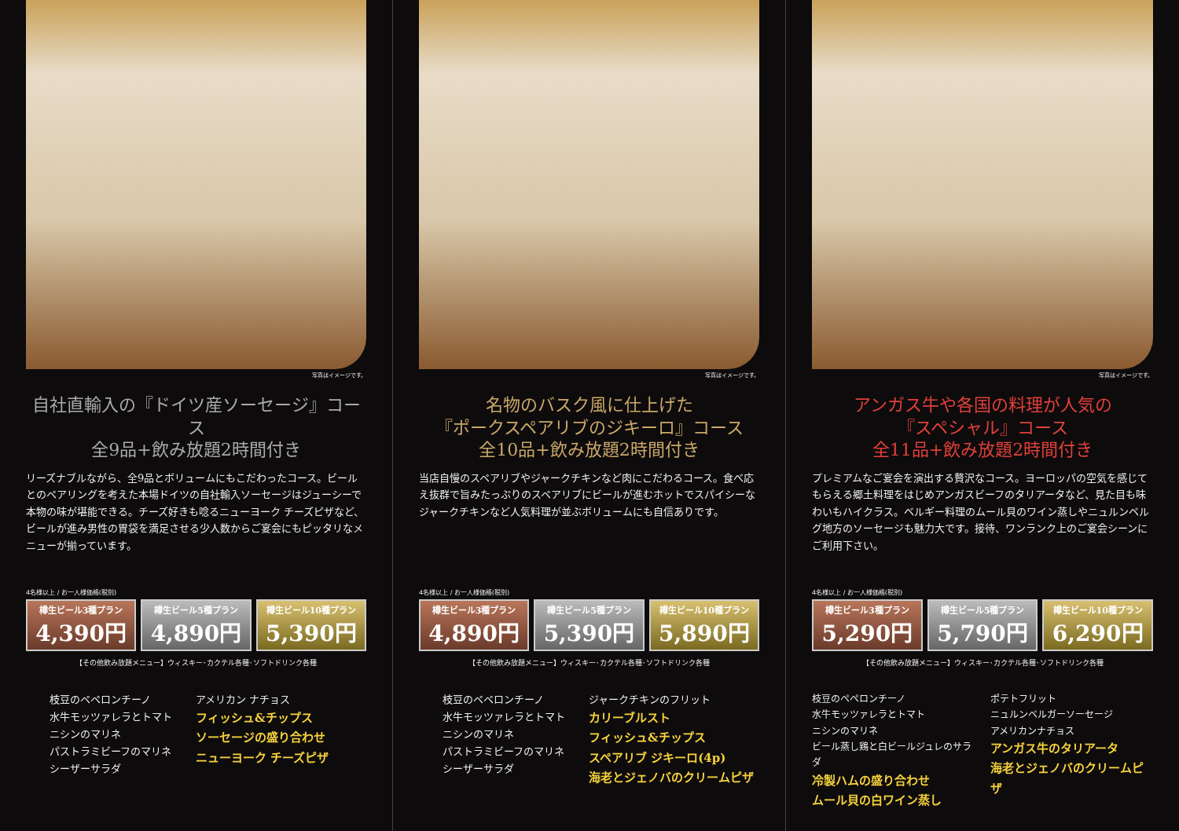写真はイメージです。
自社直輸入の『ドイツ産ソーセージ』コース
全9品+飲み放題2時間付き
リーズナブルながら、全9品とボリュームにもこだわったコース。ビールとのペアリングを考えた本場ドイツの自社輸入ソーセージはジューシーで本物の味が堪能できる。チーズ好きも唸るニューヨーク チーズピザなど、ビールが進み男性の胃袋を満足させる少人数からご宴会にもピッタリなメニューが揃っています。
4名様以上 / お一人様価格(税別)
樽生ビール3種プラン
4,390円
樽生ビール5種プラン
4,890円
樽生ビール10種プラン
5,390円
【その他飲み放題メニュー】ウィスキー･カクテル各種･ソフトドリンク各種
枝豆のペペロンチーノ
水牛モッツァレラとトマト
ニシンのマリネ
パストラミビーフのマリネ
シーザーサラダ
アメリカン ナチョス
フィッシュ&チップス
ソーセージの盛り合わせ
ニューヨーク チーズピザ
写真はイメージです。
名物のバスク風に仕上げた
『ポークスペアリブのジキーロ』コース
全10品+飲み放題2時間付き
当店自慢のスペアリブやジャークチキンなど肉にこだわるコース。食べ応え抜群で旨みたっぷりのスペアリブにビールが進むホットでスパイシーなジャークチキンなど人気料理が並ぶボリュームにも自信ありです。
4名様以上 / お一人様価格(税別)
樽生ビール3種プラン
4,890円
樽生ビール5種プラン
5,390円
樽生ビール10種プラン
5,890円
【その他飲み放題メニュー】ウィスキー･カクテル各種･ソフトドリンク各種
枝豆のペペロンチーノ
水牛モッツァレラとトマト
ニシンのマリネ
パストラミビーフのマリネ
シーザーサラダ
ジャークチキンのフリット
カリーブルスト
フィッシュ&チップス
スペアリブ ジキーロ(4p)
海老とジェノバのクリームピザ
写真はイメージです。
アンガス牛や各国の料理が人気の
『スペシャル』コース
全11品+飲み放題2時間付き
プレミアムなご宴会を演出する贅沢なコース。ヨーロッパの空気を感じてもらえる郷土料理をはじめアンガスビーフのタリアータなど、見た目も味わいもハイクラス。ベルギー料理のムール貝のワイン蒸しやニュルンベルグ地方のソーセージも魅力大です。接待、ワンランク上のご宴会シーンにご利用下さい。
4名様以上 / お一人様価格(税別)
樽生ビール3種プラン
5,290円
樽生ビール5種プラン
5,790円
樽生ビール10種プラン
6,290円
【その他飲み放題メニュー】ウィスキー･カクテル各種･ソフトドリンク各種
枝豆のペペロンチーノ
水牛モッツァレラとトマト
ニシンのマリネ
ビール蒸し鶏と白ビールジュレのサラダ
冷製ハムの盛り合わせ
ムール貝の白ワイン蒸し
ポテトフリット
ニュルンベルガーソーセージ
アメリカンナチョス
アンガス牛のタリアータ
海老とジェノバのクリームピザ